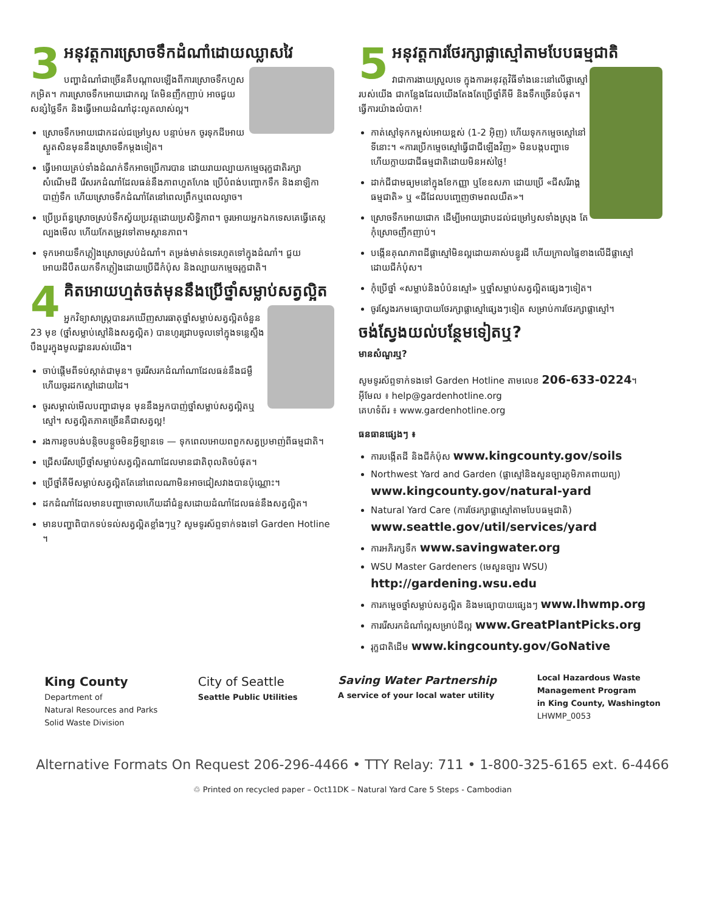3
អនុវត្តការស្រោចទឹកដំណាំដោយឈ្លាសវៃ
បញ្ហាដំណាំជាច្រើនគឺបណ្តាលឡើងពីការស្រោចទឹកហួសកម្រិត។ ការស្រោចទឹកអោយជោកល្អ តែមិនញឹកញាប់ អាចជួយសន្សំថ្លៃទឹក និងធ្វើអោយដំណាំដុះលូតលាស់ល្អ។
ស្រោចទឹកអោយជោកដល់ជម្រៅឫស បន្ទាប់មក ចូរទុកដីអោយស្ងួតសិនមុននឹងស្រោចទឹកម្តងទៀត។
ធ្វើអោយគ្រប់ទាំងដំណក់ទឹកអាចប្រើការបាន ដោយរាយល្បាយកម្មេចរុក្ខជាតិរក្សាសំណើមដី រើសរកដំណាំដែលធន់នឹងភាពហួតហែង ប្រើបំពង់បញ្ចោកទឹក និងនាឡិកាបាញ់ទឹក ហើយស្រោចទឹកដំណាំតែនៅពេលព្រឹកឬពេលល្ងាច។
ប្រើប្រព័ន្ធស្រោចស្រប់ទឹកស្វ័យប្រវត្តដោយប្រសិទ្ធិភាព។ ចូរអោយអ្នកឯកទេសគេធ្វើតេស្តល្បងមើល ហើយកែតម្រូវទៅតាមស្ថានភាព។
ទុកអោយទឹកភ្លៀងស្រោចស្រប់ដំណាំ។ តម្រង់មាត់ទទេរហូតទៅក្នុងដំណាំ។ ជួយអោយដីបឺតយកទឹកភ្លៀងដោយប្រើជីកំប៉ុស និងល្បាយកម្មេចរុក្ខជាតិ។
4
គិតអោយហ្មត់ចត់មុននឹងប្រើថ្នាំសម្លាប់សត្វល្អិត
អ្នកវិទ្យាសាស្ត្របានរកឃើញសារធាតុថ្នាំសម្លាប់សត្វល្អិតចំនួន 23 មុខ (ថ្នាំសម្លាប់ស្មៅនិងសត្វល្អិត) បានហូរជ្រាបចូលទៅក្នុងទន្លេស្ទឹងបឹងបួរក្នុងមូលដ្ឋានរបស់យើង។
ចាប់ផ្តើមពីទប់ស្កាត់ជាមុន។ ចូររើសរកដំណាំណាដែលធន់នឹងជម្ងឺ ហើយចូរដកស្មៅដោយដៃ។
ចូរសម្គាល់មើលបញ្ហាជាមុន មុននឹងអ្នកបាញ់ថ្នាំសម្លាប់សត្វល្អិតឬស្មៅ។ សត្វល្អិតភាគច្រើនគឺជាសត្វល្អ!
រងការខូចបង់បន្តិចបន្តួចមិនអ្វីទ្បានទេ — ទុកពេលអោយពពួកសត្វប្រមាញ់ពីធម្មជាតិ។
ជ្រើសរើសប្រើថ្នាំសម្លាប់សត្វល្អិតណាដែលមានជាតិពុលតិចបំផុត។
ប្រើថ្នាំគីមីសម្លាប់សត្វល្អិតតែនៅពេលណាមិនអាចជៀសវាងបានប៉ុណ្ណោះ។
ដកដំណាំដែលមានបញ្ហាចោលហើយដាំជំនួសដោយដំណាំដែលធន់នឹងសត្វល្អិត។
មានបញ្ហាពិបាកទប់ទល់សត្វល្អិតខ្លាំងៗឬ? សូមទូរស័ព្ទទាក់ទងទៅ Garden Hotline ។
5
អនុវត្តការថែរក្សាផ្លាស្មៅតាមបែបធម្មជាតិ
វាជាការងាយស្រួលទេ ក្នុងការអនុវត្តវិធីទាំងនេះនៅលើផ្លាស្មៅរបស់យើង ជាកន្លែងដែលយើងតែងតែប្រើថ្នាំគីមី និងទឹកច្រើនបំផុត។ ធ្វើការយ៉ាងលំបាក!
កាត់ស្មៅទុកកម្ពស់អោយខ្ពស់ (1-2 អ៊ិញ) ហើយទុកកម្ទេចស្មៅនៅទីនោះ។ «ការប្រើកម្ទេចស្មៅធ្វើជាជីឡើងវិញ» មិនបង្កបញ្ហាទេ ហើយក្លាយជាជីធម្មជាតិដោយមិនអស់ថ្លៃ!
ដាក់ជីជាមធ្យមនៅក្នុងខែកញ្ញា ឬខែឧសភា ដោយប្រើ «ជីសរីរាង្គធម្មជាតិ» ឬ «ជីដែលបញ្ចេញថាមពលយឺត»។
ស្រោចទឹកអោយជោក ដើម្បីអោយជ្រាបដល់ជម្រៅឫសទាំងស្រុង តែកុំស្រោចញឹកញាប់។
បង្កើនគុណភាពដីផ្លាស្មៅមិនល្អដោយគាស់បន្ធូរដី ហើយក្រាលផ្ទៃខាងលើដីផ្លាស្មៅដោយជីកំប៉ុស។
កុំប្រើថ្នាំ «សម្លាប់និងបំប៉នស្មៅ» ឬថ្នាំសម្លាប់សត្វល្អិតផ្សេងៗទៀត។
ចូរស្វែងរកមធ្យោបាយថែរក្សាផ្លាស្មៅផ្សេងៗទៀត សម្រាប់ការថែរក្សាផ្លាស្មៅ។
ចង់ស្វែងយល់បន្ថែមទៀតឬ?
មានសំណួរឬ?
សូមទូរស័ព្ទទាក់ទងទៅ Garden Hotline តាមលេខ 206-633-0224។
អ៊ីមែល ៖ help@gardenhotline.org
គេហទំព័រ ៖ www.gardenhotline.org
ធនធានផ្សេងៗ ៖
ការបង្កើតដី និងជីកំប៉ុស www.kingcounty.gov/soils
Northwest Yard and Garden (ផ្លាស្មៅនិងសួនច្បារភូមិភាគពាយព្យ)
www.kingcounty.gov/natural-yard
Natural Yard Care (ការថែរក្សាផ្លាស្មៅតាមបែបធម្មជាតិ)
www.seattle.gov/util/services/yard
ការអភិរក្សទឹក www.savingwater.org
WSU Master Gardeners (មេសួនច្បារ WSU)
http://gardening.wsu.edu
ការកម្ចេចថ្នាំសម្លាប់សត្វល្អិត និងមធ្យោបាយផ្សេងៗ www.lhwmp.org
ការរើសរកដំណាំល្អសម្រាប់ដីល្អ www.GreatPlantPicks.org
រុក្ខជាតិដើម www.kingcounty.gov/GoNative
King County
Department of
Natural Resources and Parks
Solid Waste Division
City of Seattle
Seattle Public Utilities
Saving Water Partnership
A service of your local water utility
Local Hazardous Waste
Management Program
in King County, Washington
LHWMP_0053
Alternative Formats On Request 206-296-4466 • TTY Relay: 711 • 1-800-325-6165 ext. 6-4466
♲ Printed on recycled paper – Oct11DK – Natural Yard Care 5 Steps - Cambodian